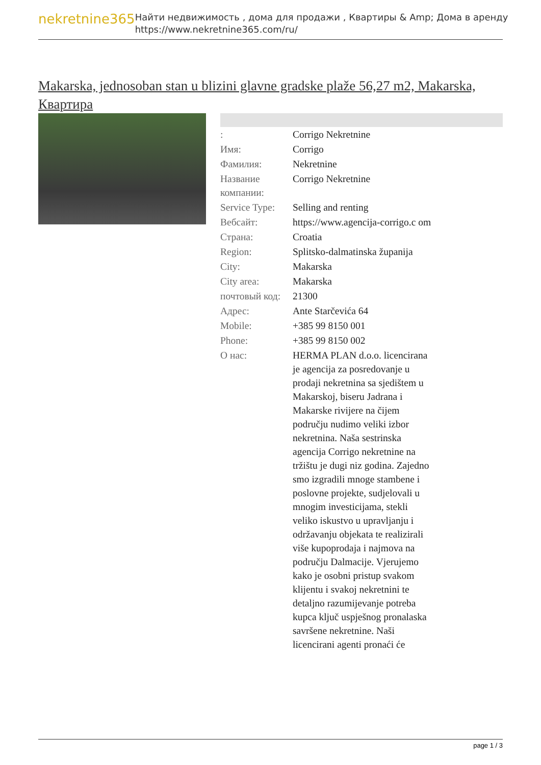nekretnine365
Найти недвижимость , дома для продажи , Квартиры & Amp; Дома в аренду
https://www.nekretnine365.com/ru/
Makarska, jednosoban stan u blizini glavne gradske plaže 56,27 m2, Makarska, Квартира
| : | Corrigo Nekretnine |
| Имя: | Corrigo |
| Фамилия: | Nekretnine |
| Название компании: | Corrigo Nekretnine |
| Service Type: | Selling and renting |
| Вебсайт: | https://www.agencija-corrigo.c om |
| Страна: | Croatia |
| Region: | Splitsko-dalmatinska županija |
| City: | Makarska |
| City area: | Makarska |
| почтовый код: | 21300 |
| Адрес: | Ante Starčevića 64 |
| Mobile: | +385 99 8150 001 |
| Phone: | +385 99 8150 002 |
| О нас: | HERMA PLAN d.o.o. licencirana je agencija za posredovanje u prodaji nekretnina sa sjedištem u Makarskoj, biseru Jadrana i Makarske rivijere na čijem području nudimo veliki izbor nekretnina. Naša sestrinska agencija Corrigo nekretnine na tržištu je dugi niz godina. Zajedno smo izgradili mnoge stambene i poslovne projekte, sudjelovali u mnogim investicijama, stekli veliko iskustvo u upravljanju i održavanju objekata te realizirali više kupoprodaja i najmova na području Dalmacije. Vjerujemo kako je osobni pristup svakom klijentu i svakoj nekretnini te detaljno razumijevanje potreba kupca ključ uspješnog pronalaska savršene nekretnine. Naši licencirani agenti pronaći će |
page 1 / 3